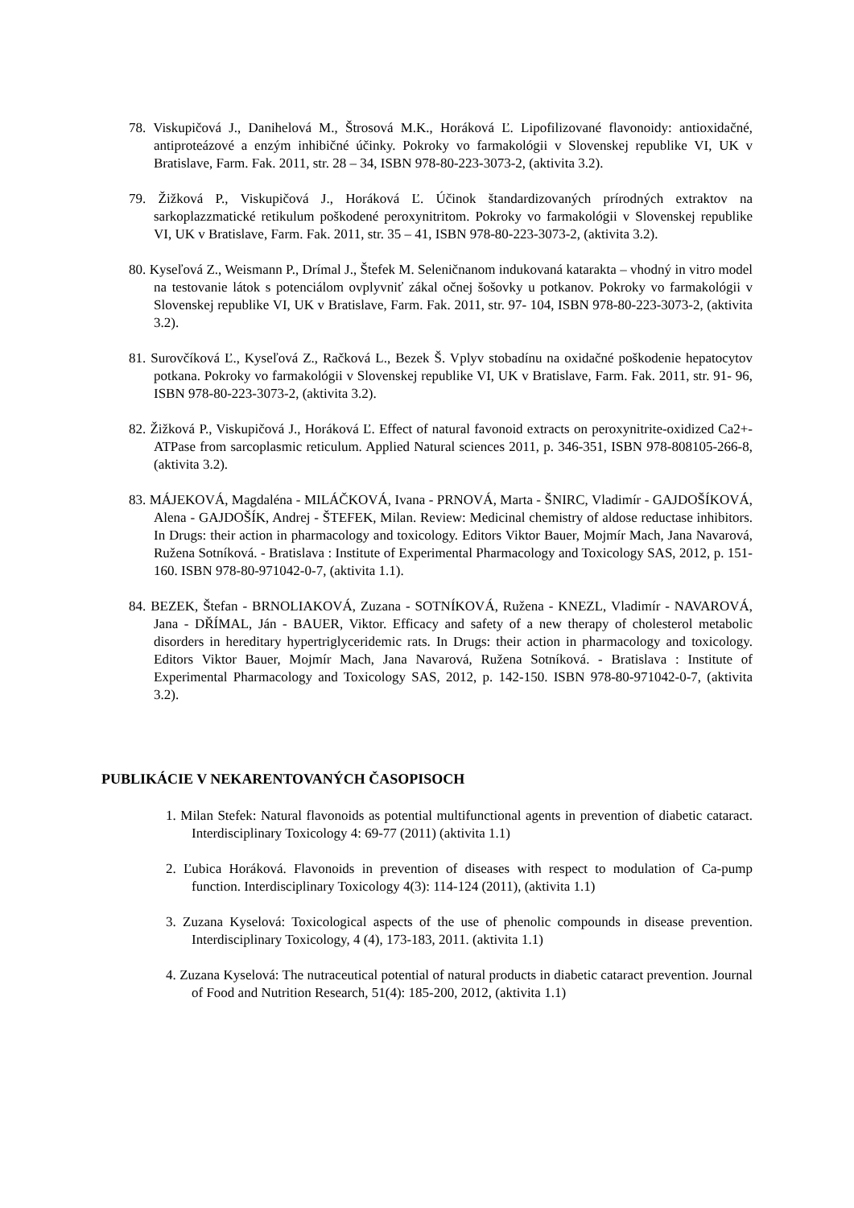78. Viskupičová J., Danihelová M., Štrosová M.K., Horáková Ľ. Lipofilizované flavonoidy: antioxidačné, antiproteázové a enzým inhibičné účinky. Pokroky vo farmakológii v Slovenskej republike VI, UK v Bratislave, Farm. Fak. 2011, str. 28 – 34, ISBN 978-80-223-3073-2, (aktivita 3.2).
79. Žižková P., Viskupičová J., Horáková Ľ. Účinok štandardizovaných prírodných extraktov na sarkoplazzmatické retikulum poškodené peroxynitritom. Pokroky vo farmakológii v Slovenskej republike VI, UK v Bratislave, Farm. Fak. 2011, str. 35 – 41, ISBN 978-80-223-3073-2, (aktivita 3.2).
80. Kyseľová Z., Weismann P., Drímal J., Štefek M. Seleničnanom indukovaná katarakta – vhodný in vitro model na testovanie látok s potenciálom ovplyvniť zákal očnej šošovky u potkanov. Pokroky vo farmakológii v Slovenskej republike VI, UK v Bratislave, Farm. Fak. 2011, str. 97- 104, ISBN 978-80-223-3073-2, (aktivita 3.2).
81. Surovčíková Ľ., Kyseľová Z., Račková L., Bezek Š. Vplyv stobadínu na oxidačné poškodenie hepatocytov potkana. Pokroky vo farmakológii v Slovenskej republike VI, UK v Bratislave, Farm. Fak. 2011, str. 91- 96, ISBN 978-80-223-3073-2, (aktivita 3.2).
82. Žižková P., Viskupičová J., Horáková Ľ. Effect of natural favonoid extracts on peroxynitrite-oxidized Ca2+-ATPase from sarcoplasmic reticulum. Applied Natural sciences 2011, p. 346-351, ISBN 978-808105-266-8, (aktivita 3.2).
83. MÁJEKOVÁ, Magdaléna - MILÁČKOVÁ, Ivana - PRNOVÁ, Marta - ŠNIRC, Vladimír - GAJDOŠÍKOVÁ, Alena - GAJDOŠÍK, Andrej - ŠTEFEK, Milan. Review: Medicinal chemistry of aldose reductase inhibitors. In Drugs: their action in pharmacology and toxicology. Editors Viktor Bauer, Mojmír Mach, Jana Navarová, Ružena Sotníková. - Bratislava : Institute of Experimental Pharmacology and Toxicology SAS, 2012, p. 151-160. ISBN 978-80-971042-0-7, (aktivita 1.1).
84. BEZEK, Štefan - BRNOLIAKOVÁ, Zuzana - SOTNÍKOVÁ, Ružena - KNEZL, Vladimír - NAVAROVÁ, Jana - DŘÍMAL, Ján - BAUER, Viktor. Efficacy and safety of a new therapy of cholesterol metabolic disorders in hereditary hypertriglyceridemic rats. In Drugs: their action in pharmacology and toxicology. Editors Viktor Bauer, Mojmír Mach, Jana Navarová, Ružena Sotníková. - Bratislava : Institute of Experimental Pharmacology and Toxicology SAS, 2012, p. 142-150. ISBN 978-80-971042-0-7, (aktivita 3.2).
PUBLIKÁCIE V NEKARENTOVANÝCH ČASOPISOCH
1. Milan Stefek: Natural flavonoids as potential multifunctional agents in prevention of diabetic cataract. Interdisciplinary Toxicology 4: 69-77 (2011) (aktivita 1.1)
2. Ľubica Horáková. Flavonoids in prevention of diseases with respect to modulation of Ca-pump function. Interdisciplinary Toxicology 4(3): 114-124 (2011), (aktivita 1.1)
3. Zuzana Kyselová: Toxicological aspects of the use of phenolic compounds in disease prevention. Interdisciplinary Toxicology, 4 (4), 173-183, 2011. (aktivita 1.1)
4. Zuzana Kyselová: The nutraceutical potential of natural products in diabetic cataract prevention. Journal of Food and Nutrition Research, 51(4): 185-200, 2012, (aktivita 1.1)